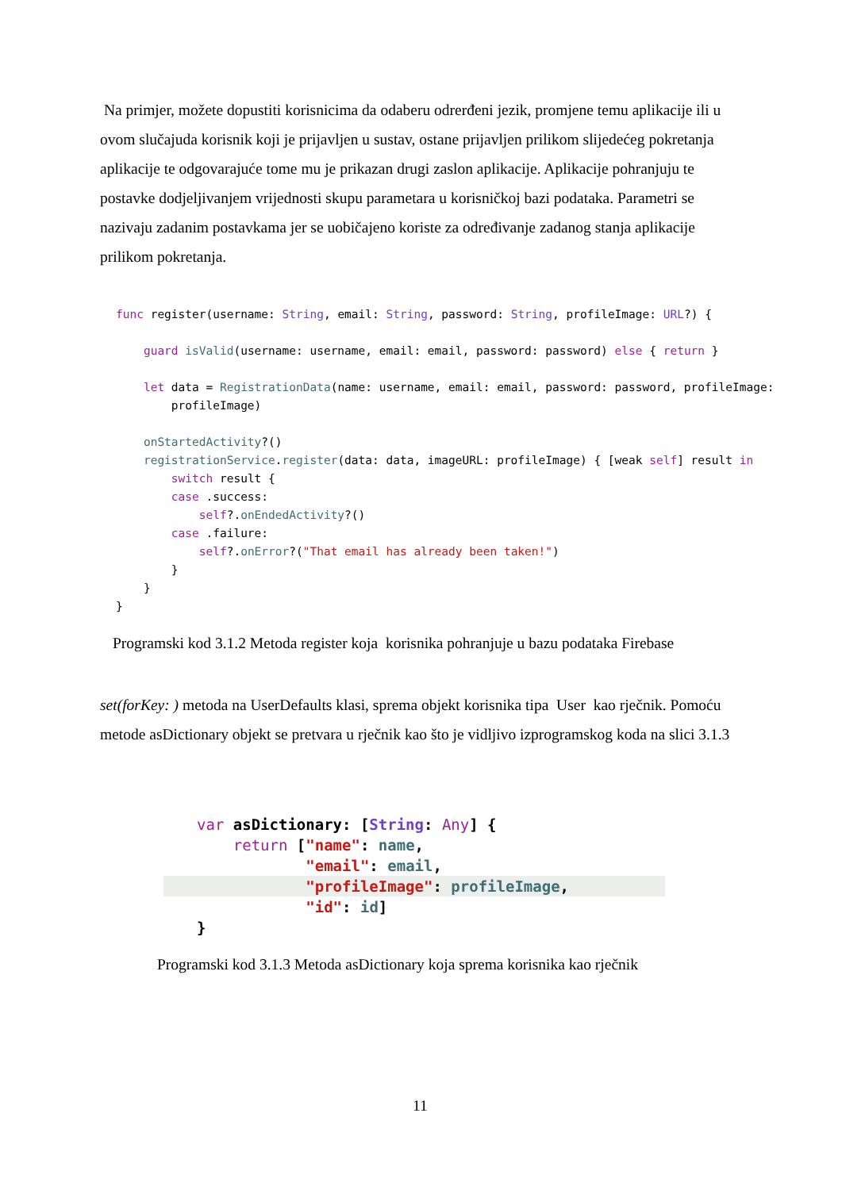Na primjer, možete dopustiti korisnicima da odaberu odrerđeni jezik, promjene temu aplikacije ili u ovom slučajuda korisnik koji je prijavljen u sustav, ostane prijavljen prilikom slijedećeg pokretanja aplikacije te odgovarajuće tome mu je prikazan drugi zaslon aplikacije. Aplikacije pohranjuju te postavke dodjeljivanjem vrijednosti skupu parametara u korisničkoj bazi podataka. Parametri se nazivaju zadanim postavkama jer se uobičajeno koriste za određivanje zadanog stanja aplikacije prilikom pokretanja.
func register(username: String, email: String, password: String, profileImage: URL?) {

    guard isValid(username: username, email: email, password: password) else { return }

    let data = RegistrationData(name: username, email: email, password: password, profileImage:
        profileImage)

    onStartedActivity?()
    registrationService.register(data: data, imageURL: profileImage) { [weak self] result in
        switch result {
        case .success:
            self?.onEndedActivity?()
        case .failure:
            self?.onError?("That email has already been taken!")
        }
    }
}
Programski kod 3.1.2 Metoda register koja korisnika pohranjuje u bazu podataka Firebase
set(forKey: ) metoda na UserDefaults klasi, sprema objekt korisnika tipa User kao rječnik. Pomoću metode asDictionary objekt se pretvara u rječnik kao što je vidljivo izprogramskog koda na slici 3.1.3
var asDictionary: [String: Any] {
    return ["name": name,
            "email": email,
            "profileImage": profileImage,
            "id": id]
}
Programski kod 3.1.3 Metoda asDictionary koja sprema korisnika kao rječnik
11